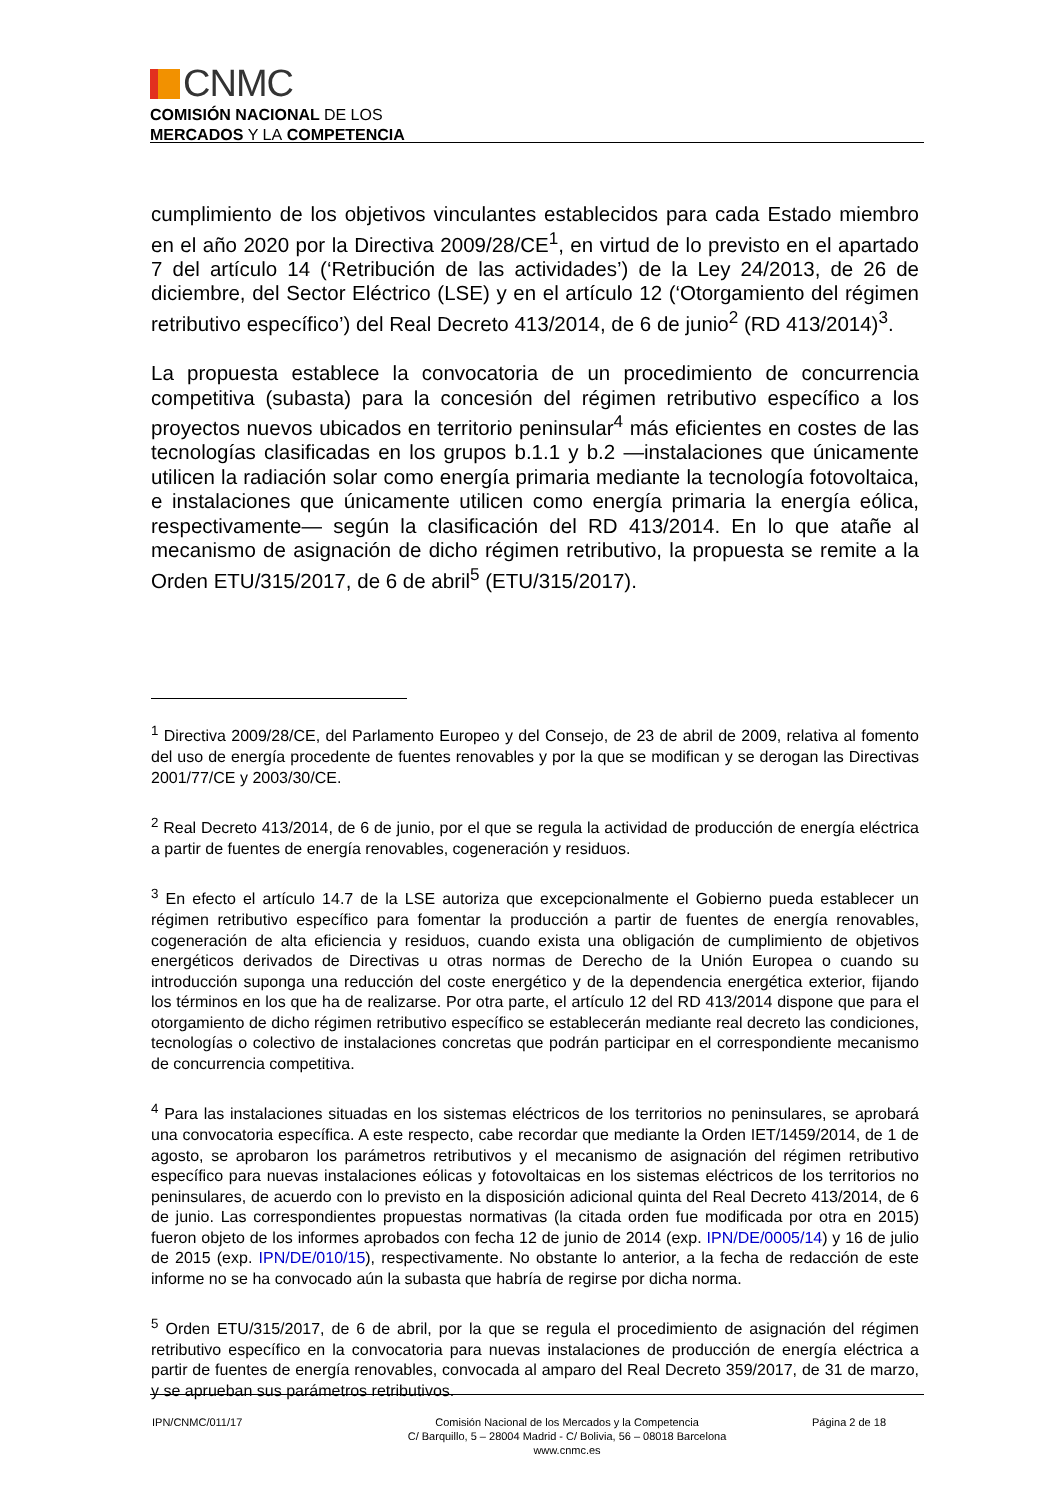CNMC
COMISIÓN NACIONAL DE LOS
MERCADOS Y LA COMPETENCIA
cumplimiento de los objetivos vinculantes establecidos para cada Estado miembro en el año 2020 por la Directiva 2009/28/CE<sup>1</sup>, en virtud de lo previsto en el apartado 7 del artículo 14 (‘Retribución de las actividades’) de la Ley 24/2013, de 26 de diciembre, del Sector Eléctrico (LSE) y en el artículo 12 (‘Otorgamiento del régimen retributivo específico’) del Real Decreto 413/2014, de 6 de junio<sup>2</sup> (RD 413/2014)<sup>3</sup>.
La propuesta establece la convocatoria de un procedimiento de concurrencia competitiva (subasta) para la concesión del régimen retributivo específico a los proyectos nuevos ubicados en territorio peninsular<sup>4</sup> más eficientes en costes de las tecnologías clasificadas en los grupos b.1.1 y b.2 —instalaciones que únicamente utilicen la radiación solar como energía primaria mediante la tecnología fotovoltaica, e instalaciones que únicamente utilicen como energía primaria la energía eólica, respectivamente— según la clasificación del RD 413/2014. En lo que atañe al mecanismo de asignación de dicho régimen retributivo, la propuesta se remite a la Orden ETU/315/2017, de 6 de abril<sup>5</sup> (ETU/315/2017).
<sup>1</sup> Directiva 2009/28/CE, del Parlamento Europeo y del Consejo, de 23 de abril de 2009, relativa al fomento del uso de energía procedente de fuentes renovables y por la que se modifican y se derogan las Directivas 2001/77/CE y 2003/30/CE.
<sup>2</sup> Real Decreto 413/2014, de 6 de junio, por el que se regula la actividad de producción de energía eléctrica a partir de fuentes de energía renovables, cogeneración y residuos.
<sup>3</sup> En efecto el artículo 14.7 de la LSE autoriza que excepcionalmente el Gobierno pueda establecer un régimen retributivo específico para fomentar la producción a partir de fuentes de energía renovables, cogeneración de alta eficiencia y residuos, cuando exista una obligación de cumplimiento de objetivos energéticos derivados de Directivas u otras normas de Derecho de la Unión Europea o cuando su introducción suponga una reducción del coste energético y de la dependencia energética exterior, fijando los términos en los que ha de realizarse. Por otra parte, el artículo 12 del RD 413/2014 dispone que para el otorgamiento de dicho régimen retributivo específico se establecerán mediante real decreto las condiciones, tecnologías o colectivo de instalaciones concretas que podrán participar en el correspondiente mecanismo de concurrencia competitiva.
<sup>4</sup> Para las instalaciones situadas en los sistemas eléctricos de los territorios no peninsulares, se aprobará una convocatoria específica. A este respecto, cabe recordar que mediante la Orden IET/1459/2014, de 1 de agosto, se aprobaron los parámetros retributivos y el mecanismo de asignación del régimen retributivo específico para nuevas instalaciones eólicas y fotovoltaicas en los sistemas eléctricos de los territorios no peninsulares, de acuerdo con lo previsto en la disposición adicional quinta del Real Decreto 413/2014, de 6 de junio. Las correspondientes propuestas normativas (la citada orden fue modificada por otra en 2015) fueron objeto de los informes aprobados con fecha 12 de junio de 2014 (exp. IPN/DE/0005/14) y 16 de julio de 2015 (exp. IPN/DE/010/15), respectivamente. No obstante lo anterior, a la fecha de redacción de este informe no se ha convocado aún la subasta que habría de regirse por dicha norma.
<sup>5</sup> Orden ETU/315/2017, de 6 de abril, por la que se regula el procedimiento de asignación del régimen retributivo específico en la convocatoria para nuevas instalaciones de producción de energía eléctrica a partir de fuentes de energía renovables, convocada al amparo del Real Decreto 359/2017, de 31 de marzo, y se aprueban sus parámetros retributivos.
IPN/CNMC/011/17 Comisión Nacional de los Mercados y la Competencia
C/ Barquillo, 5 – 28004 Madrid - C/ Bolivia, 56 – 08018 Barcelona
www.cnmc.es
Página 2 de 18